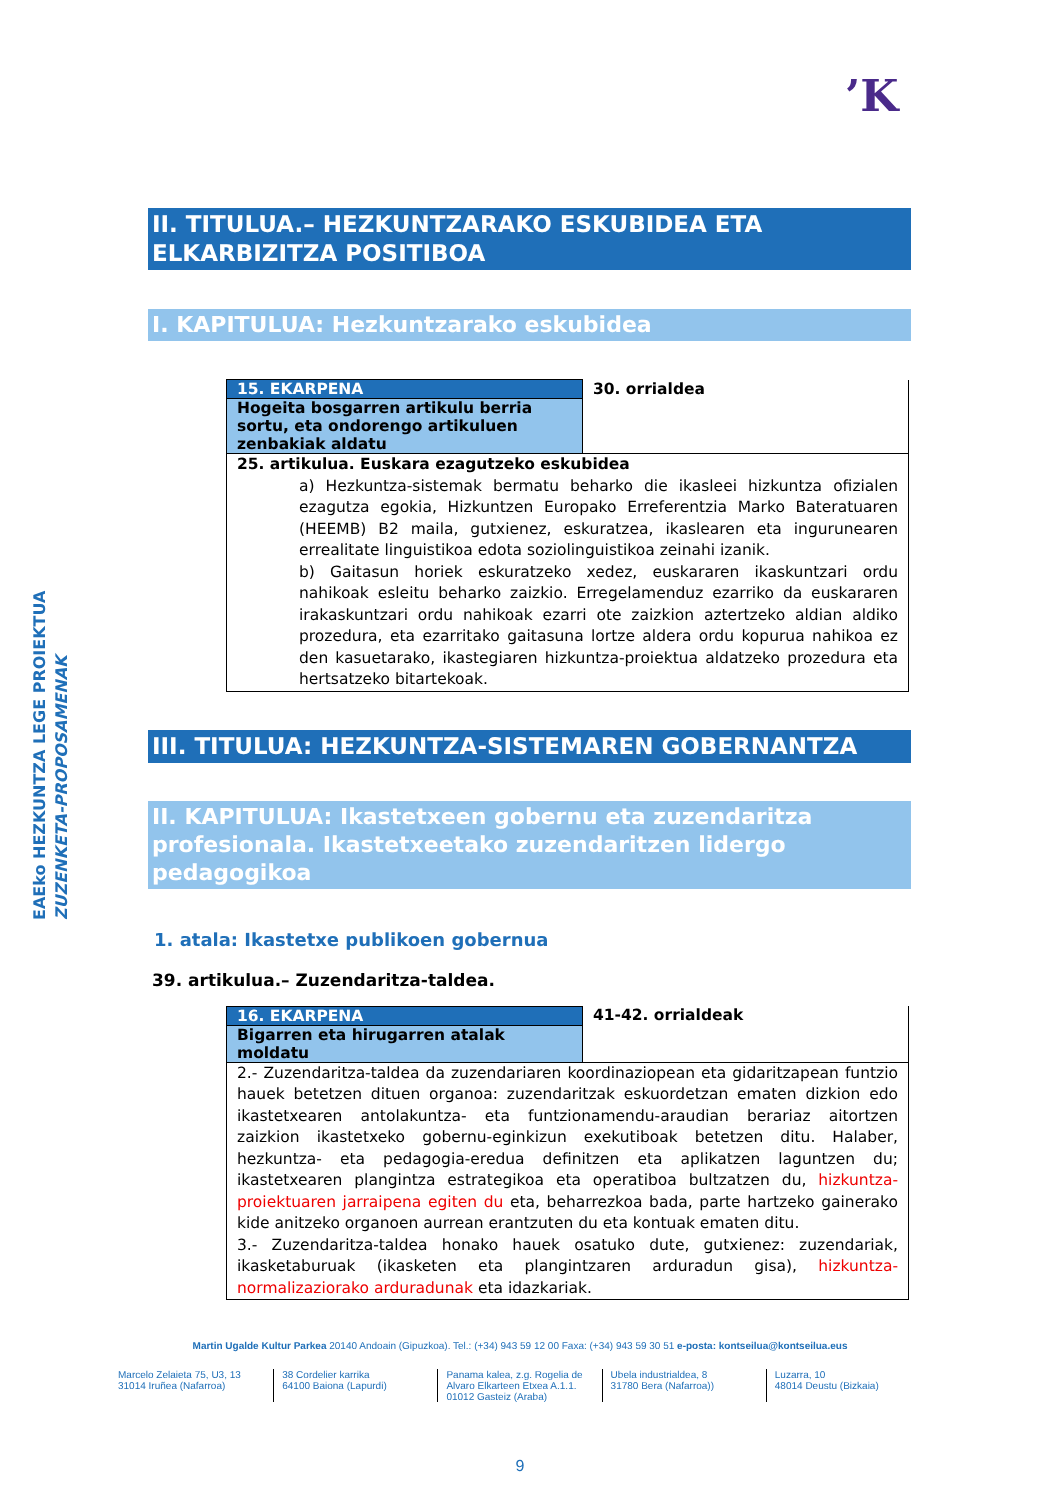’K
EAEko HEZKUNTZA LEGE PROIEKTUA
ZUZENKETA-PROPOSAMENAK
II. TITULUA.– HEZKUNTZARAKO ESKUBIDEA ETA ELKARBIZITZA POSITIBOA
I. KAPITULUA: Hezkuntzarako eskubidea
| 15. EKARPENA | 30. orrialdea |
| Hogeita bosgarren artikulu berria sortu, eta ondorengo artikuluen zenbakiak aldatu | |
| 25. artikulua. Euskara ezagutzeko eskubidea a) Hezkuntza-sistemak bermatu beharko die ikasleei hizkuntza ofizialen ezagutza egokia, Hizkuntzen Europako Erreferentzia Marko Bateratuaren (HEEMB) B2 maila, gutxienez, eskuratzea, ikaslearen eta ingurunearen errealitate linguistikoa edota soziolinguistikoa zeinahi izanik. b) Gaitasun horiek eskuratzeko xedez, euskararen ikaskuntzari ordu nahikoak esleitu beharko zaizkio. Erregelamenduz ezarriko da euskararen irakaskuntzari ordu nahikoak ezarri ote zaizkion aztertzeko aldian aldiko prozedura, eta ezarritako gaitasuna lortze aldera ordu kopurua nahikoa ez den kasuetarako, ikastegiaren hizkuntza-proiektua aldatzeko prozedura eta hertsatzeko bitartekoak. | |
III. TITULUA: HEZKUNTZA-SISTEMAREN GOBERNANTZA
II. KAPITULUA: Ikastetxeen gobernu eta zuzendaritza profesionala. Ikastetxeetako zuzendaritzen lidergo pedagogikoa
1. atala: Ikastetxe publikoen gobernua
39. artikulua.– Zuzendaritza-taldea.
| 16. EKARPENA | 41-42. orrialdeak |
| Bigarren eta hirugarren atalak moldatu | |
| 2.- Zuzendaritza-taldea da zuzendariaren koordinaziopean eta gidaritzapean funtzio hauek betetzen dituen organoa: zuzendaritzak eskuordetzan ematen dizkion edo ikastetxearen antolakuntza- eta funtzionamendu-araudian berariaz aitortzen zaizkion ikastetxeko gobernu-eginkizun exekutiboak betetzen ditu. Halaber, hezkuntza- eta pedagogia-eredua definitzen eta aplikatzen laguntzen du; ikastetxearen plangintza estrategikoa eta operatiboa bultzatzen du, hizkuntza-proiektuaren jarraipena egiten du eta, beharrezkoa bada, parte hartzeko gainerako kide anitzeko organoen aurrean erantzuten du eta kontuak ematen ditu. 3.- Zuzendaritza-taldea honako hauek osatuko dute, gutxienez: zuzendariak, ikasketaburuak (ikasketen eta plangintzaren arduradun gisa), hizkuntza-normalizaziorako arduradunak eta idazkariak. | |
Martin Ugalde Kultur Parkea 20140 Andoain (Gipuzkoa). Tel.: (+34) 943 59 12 00 Faxa: (+34) 943 59 30 51 e-posta: kontseilua@kontseilua.eus
Marcelo Zelaieta 75, U3, 13
31014 Iruñea (Nafarroa)
38 Cordelier karrika
64100 Baiona (Lapurdi)
Panama kalea, z.g. Rogelia de Alvaro Elkarteen Etxea A.1.1.
01012 Gasteiz (Araba)
Ubela industrialdea, 8
31780 Bera (Nafarroa))
Luzarra, 10
48014 Deustu (Bizkaia)
9